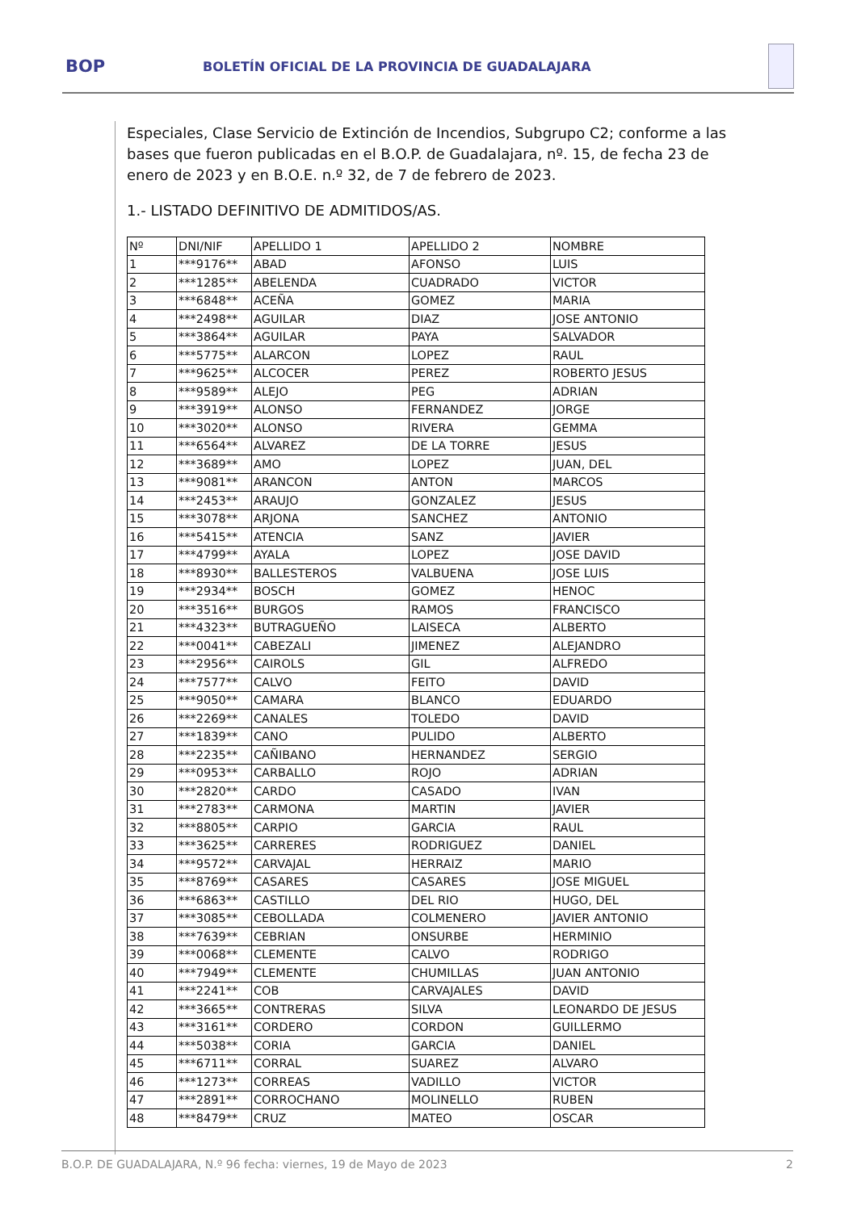BOP
BOLETÍN OFICIAL DE LA PROVINCIA DE GUADALAJARA
Especiales, Clase Servicio de Extinción de Incendios, Subgrupo C2; conforme a las bases que fueron publicadas en el B.O.P. de Guadalajara, nº. 15, de fecha 23 de enero de 2023 y en B.O.E. n.º 32, de 7 de febrero de 2023.
1.- LISTADO DEFINITIVO DE ADMITIDOS/AS.
| Nº | DNI/NIF | APELLIDO 1 | APELLIDO 2 | NOMBRE |
| --- | --- | --- | --- | --- |
| 1 | ***9176** | ABAD | AFONSO | LUIS |
| 2 | ***1285** | ABELENDA | CUADRADO | VICTOR |
| 3 | ***6848** | ACEÑA | GOMEZ | MARIA |
| 4 | ***2498** | AGUILAR | DIAZ | JOSE ANTONIO |
| 5 | ***3864** | AGUILAR | PAYA | SALVADOR |
| 6 | ***5775** | ALARCON | LOPEZ | RAUL |
| 7 | ***9625** | ALCOCER | PEREZ | ROBERTO JESUS |
| 8 | ***9589** | ALEJO | PEG | ADRIAN |
| 9 | ***3919** | ALONSO | FERNANDEZ | JORGE |
| 10 | ***3020** | ALONSO | RIVERA | GEMMA |
| 11 | ***6564** | ALVAREZ | DE LA TORRE | JESUS |
| 12 | ***3689** | AMO | LOPEZ | JUAN, DEL |
| 13 | ***9081** | ARANCON | ANTON | MARCOS |
| 14 | ***2453** | ARAUJO | GONZALEZ | JESUS |
| 15 | ***3078** | ARJONA | SANCHEZ | ANTONIO |
| 16 | ***5415** | ATENCIA | SANZ | JAVIER |
| 17 | ***4799** | AYALA | LOPEZ | JOSE DAVID |
| 18 | ***8930** | BALLESTEROS | VALBUENA | JOSE LUIS |
| 19 | ***2934** | BOSCH | GOMEZ | HENOC |
| 20 | ***3516** | BURGOS | RAMOS | FRANCISCO |
| 21 | ***4323** | BUTRAGUEÑO | LAISECA | ALBERTO |
| 22 | ***0041** | CABEZALI | JIMENEZ | ALEJANDRO |
| 23 | ***2956** | CAIROLS | GIL | ALFREDO |
| 24 | ***7577** | CALVO | FEITO | DAVID |
| 25 | ***9050** | CAMARA | BLANCO | EDUARDO |
| 26 | ***2269** | CANALES | TOLEDO | DAVID |
| 27 | ***1839** | CANO | PULIDO | ALBERTO |
| 28 | ***2235** | CAÑIBANO | HERNANDEZ | SERGIO |
| 29 | ***0953** | CARBALLO | ROJO | ADRIAN |
| 30 | ***2820** | CARDO | CASADO | IVAN |
| 31 | ***2783** | CARMONA | MARTIN | JAVIER |
| 32 | ***8805** | CARPIO | GARCIA | RAUL |
| 33 | ***3625** | CARRERES | RODRIGUEZ | DANIEL |
| 34 | ***9572** | CARVAJAL | HERRAIZ | MARIO |
| 35 | ***8769** | CASARES | CASARES | JOSE MIGUEL |
| 36 | ***6863** | CASTILLO | DEL RIO | HUGO, DEL |
| 37 | ***3085** | CEBOLLADA | COLMENERO | JAVIER ANTONIO |
| 38 | ***7639** | CEBRIAN | ONSURBE | HERMINIO |
| 39 | ***0068** | CLEMENTE | CALVO | RODRIGO |
| 40 | ***7949** | CLEMENTE | CHUMILLAS | JUAN ANTONIO |
| 41 | ***2241** | COB | CARVAJALES | DAVID |
| 42 | ***3665** | CONTRERAS | SILVA | LEONARDO DE JESUS |
| 43 | ***3161** | CORDERO | CORDON | GUILLERMO |
| 44 | ***5038** | CORIA | GARCIA | DANIEL |
| 45 | ***6711** | CORRAL | SUAREZ | ALVARO |
| 46 | ***1273** | CORREAS | VADILLO | VICTOR |
| 47 | ***2891** | CORROCHANO | MOLINELLO | RUBEN |
| 48 | ***8479** | CRUZ | MATEO | OSCAR |
B.O.P. DE GUADALAJARA, N.º 96 fecha: viernes, 19 de Mayo de 2023 2